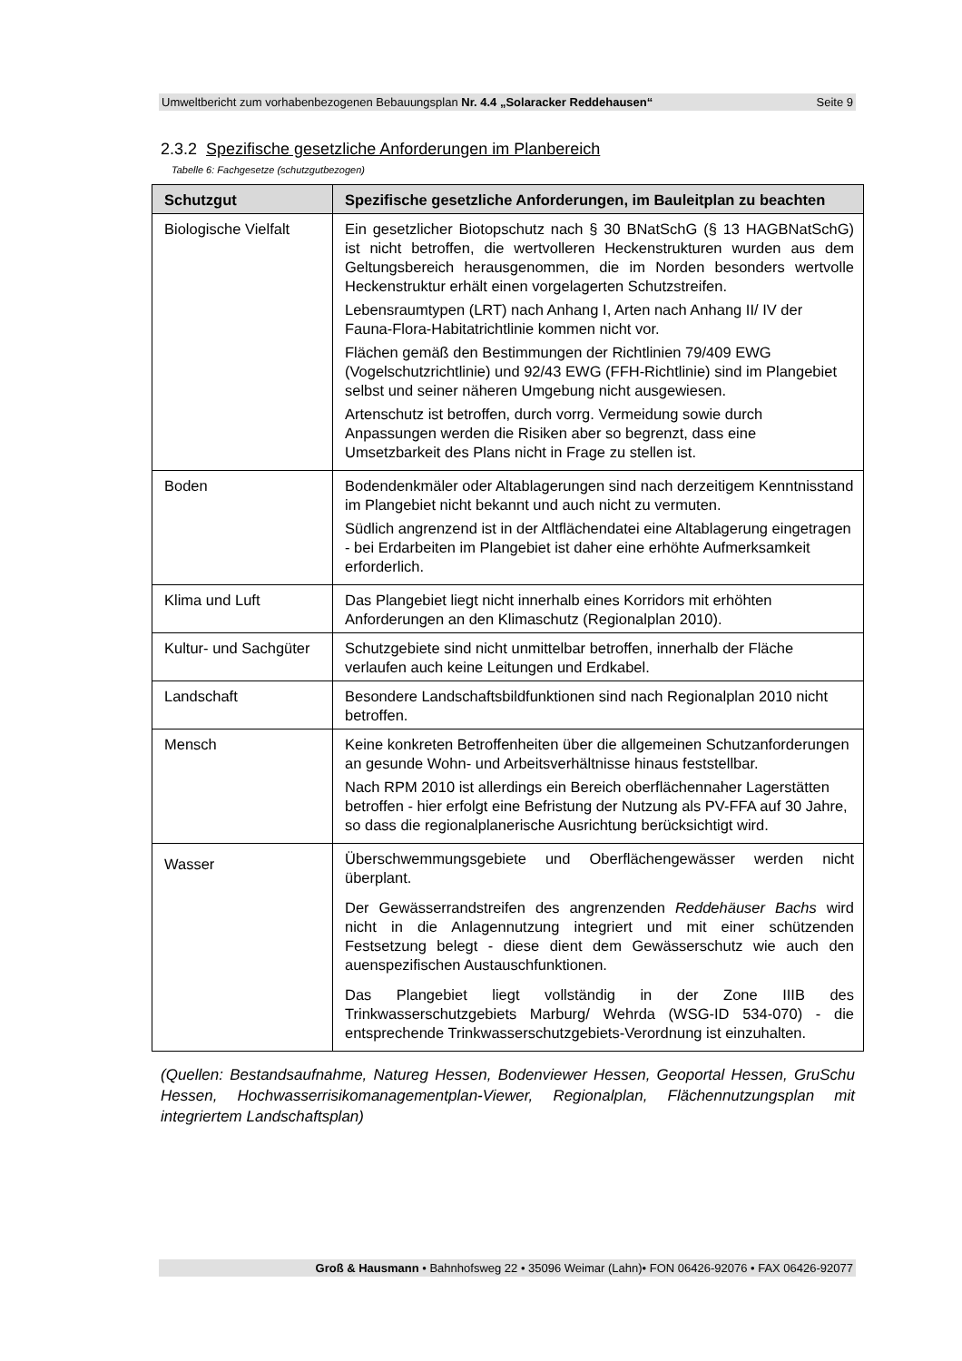Umweltbericht zum vorhabenbezogenen Bebauungsplan Nr. 4.4 „Solaracker Reddehausen“Seite 9
2.3.2 Spezifische gesetzliche Anforderungen im Planbereich
Tabelle 6: Fachgesetze (schutzgutbezogen)
| Schutzgut | Spezifische gesetzliche Anforderungen, im Bauleitplan zu beachten |
| --- | --- |
| Biologische Vielfalt | Ein gesetzlicher Biotopschutz nach § 30 BNatSchG (§ 13 HAGBNatSchG) ist nicht betroffen, die wertvolleren Heckenstrukturen wurden aus dem Geltungsbereich herausgenommen, die im Norden besonders wertvolle Heckenstruktur erhält einen vorgelagerten Schutzstreifen. Lebensraumtypen (LRT) nach Anhang I, Arten nach Anhang II/ IV der Fauna-Flora-Habitatrichtlinie kommen nicht vor. Flächen gemäß den Bestimmungen der Richtlinien 79/409 EWG (Vogelschutzrichtlinie) und 92/43 EWG (FFH-Richtlinie) sind im Plangebiet selbst und seiner näheren Umgebung nicht ausgewiesen. Artenschutz ist betroffen, durch vorrg. Vermeidung sowie durch Anpassungen werden die Risiken aber so begrenzt, dass eine Umsetzbarkeit des Plans nicht in Frage zu stellen ist. |
| Boden | Bodendenkmäler oder Altablagerungen sind nach derzeitigem Kenntnisstand im Plangebiet nicht bekannt und auch nicht zu vermuten. Südlich angrenzend ist in der Altflächendatei eine Altablagerung eingetragen - bei Erdarbeiten im Plangebiet ist daher eine erhöhte Aufmerksamkeit erforderlich. |
| Klima und Luft | Das Plangebiet liegt nicht innerhalb eines Korridors mit erhöhten Anforderungen an den Klimaschutz (Regionalplan 2010). |
| Kultur- und Sachgüter | Schutzgebiete sind nicht unmittelbar betroffen, innerhalb der Fläche verlaufen auch keine Leitungen und Erdkabel. |
| Landschaft | Besondere Landschaftsbildfunktionen sind nach Regionalplan 2010 nicht betroffen. |
| Mensch | Keine konkreten Betroffenheiten über die allgemeinen Schutzanforderungen an gesunde Wohn- und Arbeitsverhältnisse hinaus feststellbar. Nach RPM 2010 ist allerdings ein Bereich oberflächennaher Lagerstätten betroffen - hier erfolgt eine Befristung der Nutzung als PV-FFA auf 30 Jahre, so dass die regionalplanerische Ausrichtung berücksichtigt wird. |
| Wasser | Überschwemmungsgebiete und Oberflächengewässer werden nicht überplant. Der Gewässerrandstreifen des angrenzenden Reddehäuser Bachs wird nicht in die Anlagennutzung integriert und mit einer schützenden Festsetzung belegt - diese dient dem Gewässerschutz wie auch den auenspezifischen Austauschfunktionen. Das Plangebiet liegt vollständig in der Zone IIIB des Trinkwasserschutzgebiets Marburg/ Wehrda (WSG-ID 534-070) - die entsprechende Trinkwasserschutzgebiets-Verordnung ist einzuhalten. |
(Quellen: Bestandsaufnahme, Natureg Hessen, Bodenviewer Hessen, Geoportal Hessen, GruSchu Hessen, Hochwasserrisikomanagementplan-Viewer, Regionalplan, Flächennutzungsplan mit integriertem Landschaftsplan)
Groß & Hausmann • Bahnhofsweg 22 • 35096 Weimar (Lahn)• FON 06426-92076 • FAX 06426-92077